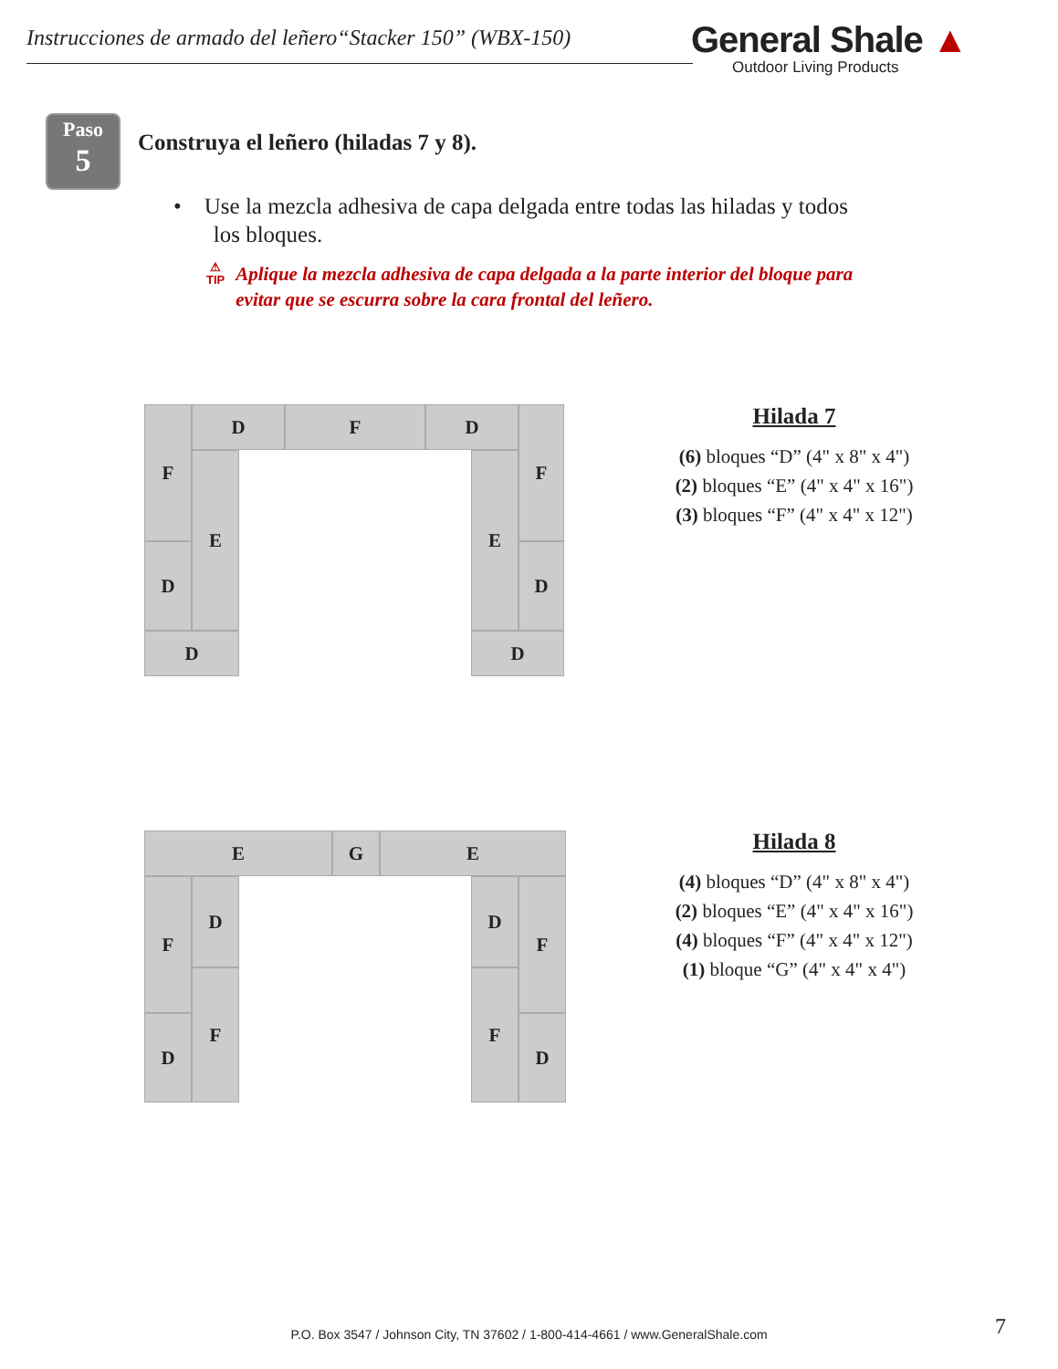Instrucciones de armado del leñero“Stacker 150” (WBX-150)
General Shale ▲
Outdoor Living Products
Paso
5
Construya el leñero (hiladas 7 y 8).
• Use la mezcla adhesiva de capa delgada entre todas las hiladas y todos
los bloques.
⚠
TIP
Aplique la mezcla adhesiva de capa delgada a la parte interior del bloque para evitar que se escurra sobre la cara frontal del leñero.
F D F D F
E E
D D
D D
Hilada 7
(6) bloques “D” (4" x 8" x 4")
(2) bloques “E” (4" x 4" x 16")
(3) bloques “F” (4" x 4" x 12")
E G E
F D D F
F F
D D
Hilada 8
(4) bloques “D” (4" x 8" x 4")
(2) bloques “E” (4" x 4" x 16")
(4) bloques “F” (4" x 4" x 12")
(1) bloque “G” (4" x 4" x 4")
P.O. Box 3547 / Johnson City, TN 37602 / 1-800-414-4661 / www.GeneralShale.com 7